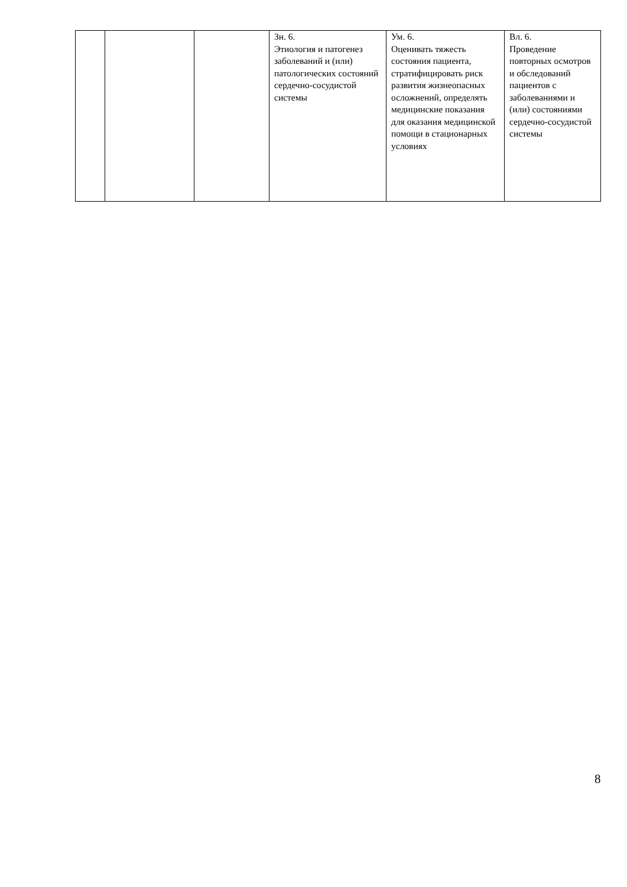| | | | Зн. 6. Этиология и патогенез заболеваний и (или) патологических состояний сердечно-сосудистой системы | Ум. 6. Оценивать тяжесть состояния пациента, стратифицировать риск развития жизнеопасных осложнений, определять медицинские показания для оказания медицинской помощи в стационарных условиях | Вл. 6. Проведение повторных осмотров и обследований пациентов с заболеваниями и (или) состояниями сердечно-сосудистой системы |
8